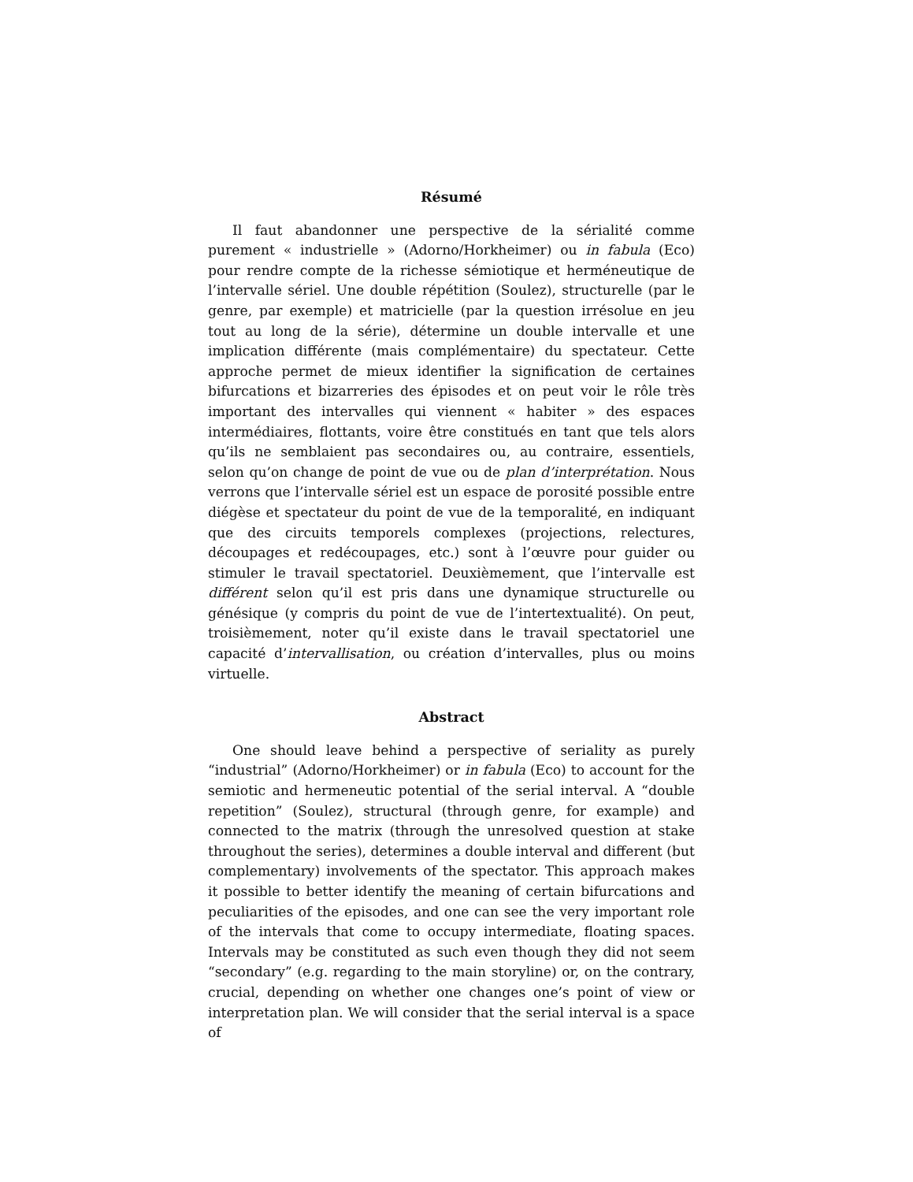Résumé
Il faut abandonner une perspective de la sérialité comme purement « industrielle » (Adorno/Horkheimer) ou in fabula (Eco) pour rendre compte de la richesse sémiotique et herméneutique de l’intervalle sériel. Une double répétition (Soulez), structurelle (par le genre, par exemple) et matricielle (par la question irrésolue en jeu tout au long de la série), détermine un double intervalle et une implication différente (mais complémentaire) du spectateur. Cette approche permet de mieux identifier la signification de certaines bifurcations et bizarreries des épisodes et on peut voir le rôle très important des intervalles qui viennent « habiter » des espaces intermédiaires, flottants, voire être constitués en tant que tels alors qu’ils ne semblaient pas secondaires ou, au contraire, essentiels, selon qu’on change de point de vue ou de plan d’interprétation. Nous verrons que l’intervalle sériel est un espace de porosité possible entre diégèse et spectateur du point de vue de la temporalité, en indiquant que des circuits temporels complexes (projections, relectures, découpages et redécoupages, etc.) sont à l’œuvre pour guider ou stimuler le travail spectatoriel. Deuxièmement, que l’intervalle est différent selon qu’il est pris dans une dynamique structurelle ou génésique (y compris du point de vue de l’intertextualité). On peut, troisièmement, noter qu’il existe dans le travail spectatoriel une capacité d’intervallisation, ou création d’intervalles, plus ou moins virtuelle.
Abstract
One should leave behind a perspective of seriality as purely “industrial” (Adorno/Horkheimer) or in fabula (Eco) to account for the semiotic and hermeneutic potential of the serial interval. A “double repetition” (Soulez), structural (through genre, for example) and connected to the matrix (through the unresolved question at stake throughout the series), determines a double interval and different (but complementary) involvements of the spectator. This approach makes it possible to better identify the meaning of certain bifurcations and peculiarities of the episodes, and one can see the very important role of the intervals that come to occupy intermediate, floating spaces. Intervals may be constituted as such even though they did not seem “secondary” (e.g. regarding to the main storyline) or, on the contrary, crucial, depending on whether one changes one’s point of view or interpretation plan. We will consider that the serial interval is a space of